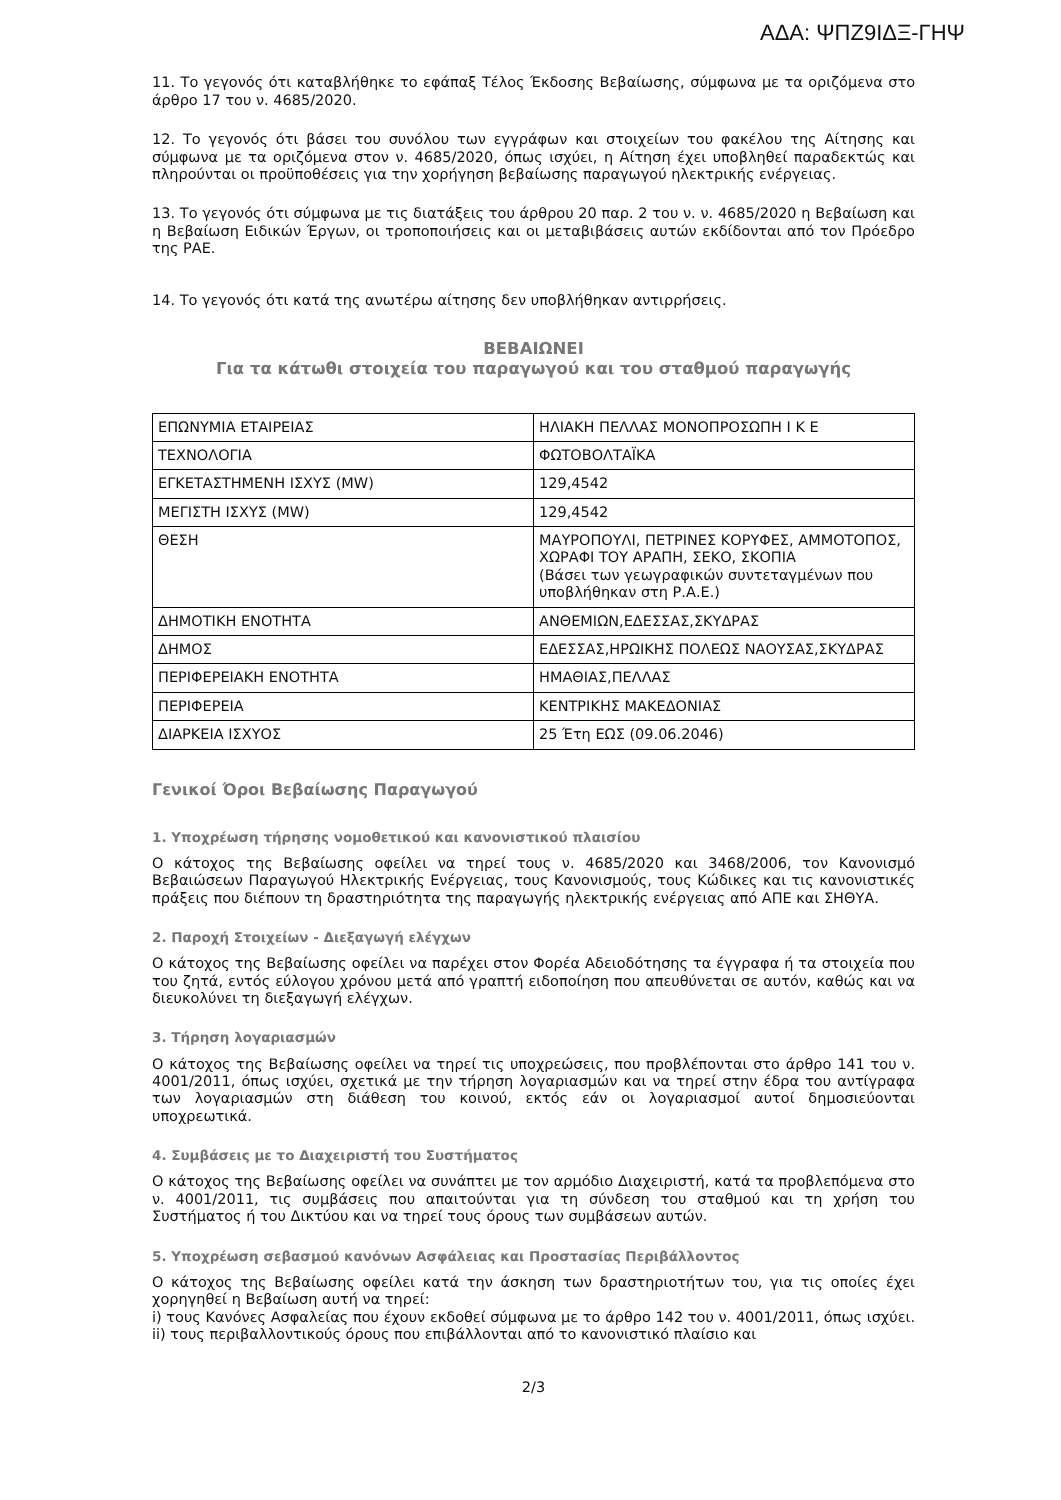ΑΔΑ: ΨΠΖ9ΙΔΞ-ΓΗΨ
11. Το γεγονός ότι καταβλήθηκε το εφάπαξ Τέλος Έκδοσης Βεβαίωσης, σύμφωνα με τα οριζόμενα στο άρθρο 17 του ν. 4685/2020.
12. Το γεγονός ότι βάσει του συνόλου των εγγράφων και στοιχείων του φακέλου της Αίτησης και σύμφωνα με τα οριζόμενα στον ν. 4685/2020, όπως ισχύει, η Αίτηση έχει υποβληθεί παραδεκτώς και πληρούνται οι προϋποθέσεις για την χορήγηση βεβαίωσης παραγωγού ηλεκτρικής ενέργειας.
13. Το γεγονός ότι σύμφωνα με τις διατάξεις του άρθρου 20 παρ. 2 του ν. ν. 4685/2020 η Βεβαίωση και η Βεβαίωση Ειδικών Έργων, οι τροποποιήσεις και οι μεταβιβάσεις αυτών εκδίδονται από τον Πρόεδρο της ΡΑΕ.
14. Το γεγονός ότι κατά της ανωτέρω αίτησης δεν υποβλήθηκαν αντιρρήσεις.
ΒΕΒΑΙΩΝΕΙ
Για τα κάτωθι στοιχεία του παραγωγού και του σταθμού παραγωγής
| ΕΠΩΝΥΜΙΑ ΕΤΑΙΡΕΙΑΣ | ΗΛΙΑΚΗ ΠΕΛΛΑΣ ΜΟΝΟΠΡΟΣΩΠΗ Ι Κ Ε |
| ΤΕΧΝΟΛΟΓΙΑ | ΦΩΤΟΒΟΛΤΑΪΚΑ |
| ΕΓΚΕΤΑΣΤΗΜΕΝΗ ΙΣΧΥΣ (MW) | 129,4542 |
| ΜΕΓΙΣΤΗ ΙΣΧΥΣ (MW) | 129,4542 |
| ΘΕΣΗ | ΜΑΥΡΟΠΟΥΛΙ, ΠΕΤΡΙΝΕΣ ΚΟΡΥΦΕΣ, ΑΜΜΟΤΟΠΟΣ, ΧΩΡΑΦΙ ΤΟΥ ΑΡΑΠΗ, ΣΕΚΟ, ΣΚΟΠΙΑ (Βάσει των γεωγραφικών συντεταγμένων που υποβλήθηκαν στη Ρ.Α.Ε.) |
| ΔΗΜΟΤΙΚΗ ΕΝΟΤΗΤΑ | ΑΝΘΕΜΙΩΝ,ΕΔΕΣΣΑΣ,ΣΚΥΔΡΑΣ |
| ΔΗΜΟΣ | ΕΔΕΣΣΑΣ,ΗΡΩΙΚΗΣ ΠΟΛΕΩΣ ΝΑΟΥΣΑΣ,ΣΚΥΔΡΑΣ |
| ΠΕΡΙΦΕΡΕΙΑΚΗ ΕΝΟΤΗΤΑ | ΗΜΑΘΙΑΣ,ΠΕΛΛΑΣ |
| ΠΕΡΙΦΕΡΕΙΑ | ΚΕΝΤΡΙΚΗΣ ΜΑΚΕΔΟΝΙΑΣ |
| ΔΙΑΡΚΕΙΑ ΙΣΧΥΟΣ | 25 Έτη ΕΩΣ (09.06.2046) |
Γενικοί Όροι Βεβαίωσης Παραγωγού
1. Υποχρέωση τήρησης νομοθετικού και κανονιστικού πλαισίου
Ο κάτοχος της Βεβαίωσης οφείλει να τηρεί τους ν. 4685/2020 και 3468/2006, τον Κανονισμό Βεβαιώσεων Παραγωγού Ηλεκτρικής Ενέργειας, τους Κανονισμούς, τους Κώδικες και τις κανονιστικές πράξεις που διέπουν τη δραστηριότητα της παραγωγής ηλεκτρικής ενέργειας από ΑΠΕ και ΣΗΘΥΑ.
2. Παροχή Στοιχείων - Διεξαγωγή ελέγχων
Ο κάτοχος της Βεβαίωσης οφείλει να παρέχει στον Φορέα Αδειοδότησης τα έγγραφα ή τα στοιχεία που του ζητά, εντός εύλογου χρόνου μετά από γραπτή ειδοποίηση που απευθύνεται σε αυτόν, καθώς και να διευκολύνει τη διεξαγωγή ελέγχων.
3. Τήρηση λογαριασμών
Ο κάτοχος της Βεβαίωσης οφείλει να τηρεί τις υποχρεώσεις, που προβλέπονται στο άρθρο 141 του ν. 4001/2011, όπως ισχύει, σχετικά με την τήρηση λογαριασμών και να τηρεί στην έδρα του αντίγραφα των λογαριασμών στη διάθεση του κοινού, εκτός εάν οι λογαριασμοί αυτοί δημοσιεύονται υποχρεωτικά.
4. Συμβάσεις με το Διαχειριστή του Συστήματος
Ο κάτοχος της Βεβαίωσης οφείλει να συνάπτει με τον αρμόδιο Διαχειριστή, κατά τα προβλεπόμενα στο ν. 4001/2011, τις συμβάσεις που απαιτούνται για τη σύνδεση του σταθμού και τη χρήση του Συστήματος ή του Δικτύου και να τηρεί τους όρους των συμβάσεων αυτών.
5. Υποχρέωση σεβασμού κανόνων Ασφάλειας και Προστασίας Περιβάλλοντος
Ο κάτοχος της Βεβαίωσης οφείλει κατά την άσκηση των δραστηριοτήτων του, για τις οποίες έχει χορηγηθεί η Βεβαίωση αυτή να τηρεί:
i) τους Κανόνες Ασφαλείας που έχουν εκδοθεί σύμφωνα με το άρθρο 142 του ν. 4001/2011, όπως ισχύει. ii) τους περιβαλλοντικούς όρους που επιβάλλονται από το κανονιστικό πλαίσιο και
2/3